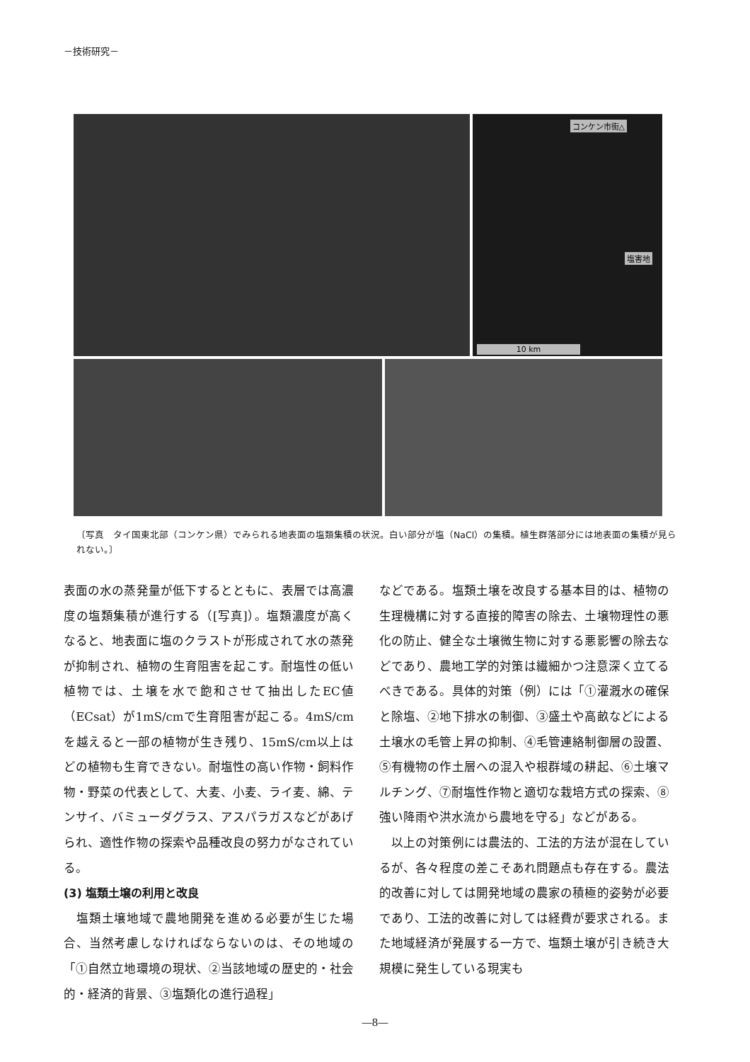－技術研究－
コンケン市街△
塩害地
10 km
〔写真　タイ国東北部（コンケン県）でみられる地表面の塩類集積の状況。白い部分が塩（NaCl）の集積。植生群落部分には地表面の集積が見られない。〕
表面の水の蒸発量が低下するとともに、表層では高濃度の塩類集積が進行する（[写真]）。塩類濃度が高くなると、地表面に塩のクラストが形成されて水の蒸発が抑制され、植物の生育阻害を起こす。耐塩性の低い植物では、土壌を水で飽和させて抽出したEC値（ECsat）が1mS/cmで生育阻害が起こる。4mS/cmを越えると一部の植物が生き残り、15mS/cm以上はどの植物も生育できない。耐塩性の高い作物・飼料作物・野菜の代表として、大麦、小麦、ライ麦、綿、テンサイ、バミューダグラス、アスパラガスなどがあげられ、適性作物の探索や品種改良の努力がなされている。
(3) 塩類土壌の利用と改良
　塩類土壌地域で農地開発を進める必要が生じた場合、当然考慮しなければならないのは、その地域の「①自然立地環境の現状、②当該地域の歴史的・社会的・経済的背景、③塩類化の進行過程」
などである。塩類土壌を改良する基本目的は、植物の生理機構に対する直接的障害の除去、土壌物理性の悪化の防止、健全な土壌微生物に対する悪影響の除去などであり、農地工学的対策は繊細かつ注意深く立てるべきである。具体的対策（例）には「①灌漑水の確保と除塩、②地下排水の制御、③盛土や高畝などによる土壌水の毛管上昇の抑制、④毛管連絡制御層の設置、⑤有機物の作土層への混入や根群域の耕起、⑥土壌マルチング、⑦耐塩性作物と適切な栽培方式の探索、⑧強い降雨や洪水流から農地を守る」などがある。
　以上の対策例には農法的、工法的方法が混在しているが、各々程度の差こそあれ問題点も存在する。農法的改善に対しては開発地域の農家の積極的姿勢が必要であり、工法的改善に対しては経費が要求される。また地域経済が発展する一方で、塩類土壌が引き続き大規模に発生している現実も
―8―